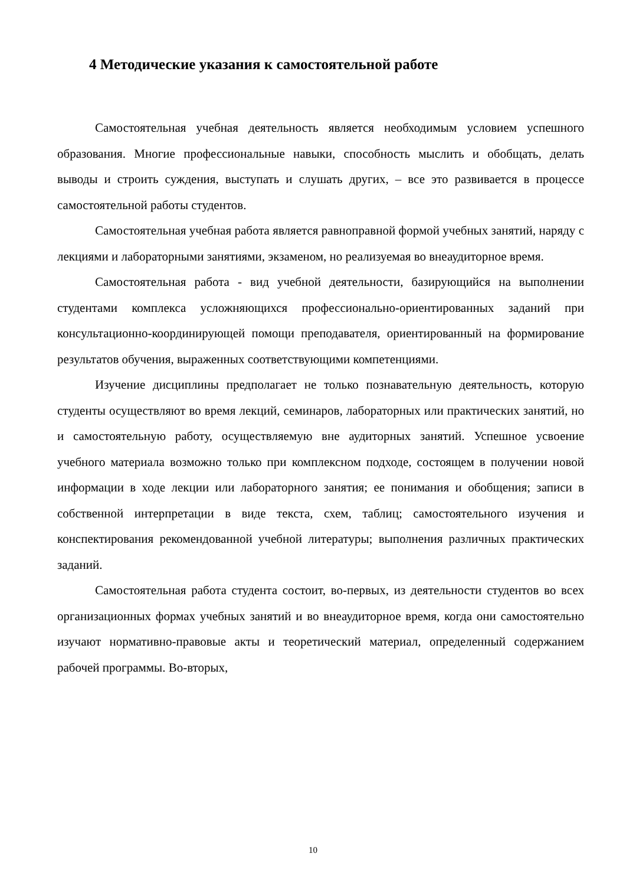4 Методические указания к самостоятельной работе
Самостоятельная учебная деятельность является необходимым условием успешного образования. Многие профессиональные навыки, способность мыслить и обобщать, делать выводы и строить суждения, выступать и слушать других, – все это развивается в процессе самостоятельной работы студентов.
Самостоятельная учебная работа является равноправной формой учебных занятий, наряду с лекциями и лабораторными занятиями, экзаменом, но реализуемая во внеаудиторное время.
Самостоятельная работа - вид учебной деятельности, базирующийся на выполнении студентами комплекса усложняющихся профессионально-ориентированных заданий при консультационно-координирующей помощи преподавателя, ориентированный на формирование результатов обучения, выраженных соответствующими компетенциями.
Изучение дисциплины предполагает не только познавательную деятельность, которую студенты осуществляют во время лекций, семинаров, лабораторных или практических занятий, но и самостоятельную работу, осуществляемую вне аудиторных занятий. Успешное усвоение учебного материала возможно только при комплексном подходе, состоящем в получении новой информации в ходе лекции или лабораторного занятия; ее понимания и обобщения; записи в собственной интерпретации в виде текста, схем, таблиц; самостоятельного изучения и конспектирования рекомендованной учебной литературы; выполнения различных практических заданий.
Самостоятельная работа студента состоит, во-первых, из деятельности студентов во всех организационных формах учебных занятий и во внеаудиторное время, когда они самостоятельно изучают нормативно-правовые акты и теоретический материал, определенный содержанием рабочей программы. Во-вторых,
10